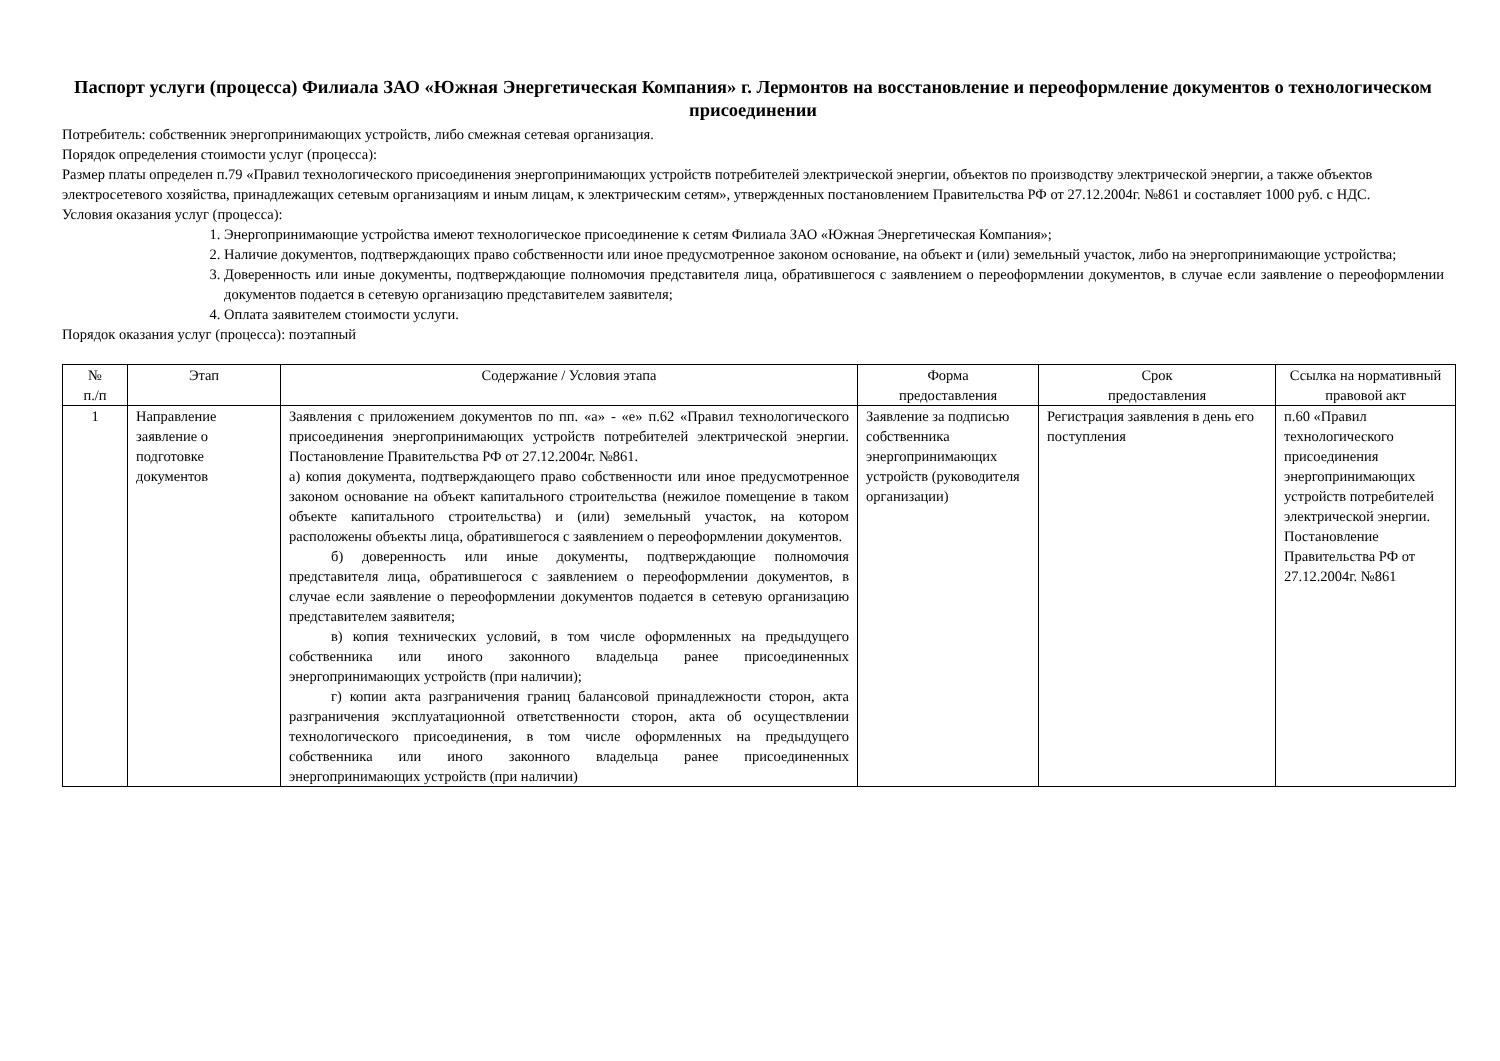Паспорт услуги (процесса) Филиала ЗАО «Южная Энергетическая Компания» г. Лермонтов на восстановление и переоформление документов о технологическом присоединении
Потребитель: собственник энергопринимающих устройств, либо смежная сетевая организация.
Порядок определения стоимости услуг (процесса):
Размер платы определен п.79 «Правил технологического присоединения энергопринимающих устройств потребителей электрической энергии, объектов по производству электрической энергии, а также объектов электросетевого хозяйства, принадлежащих сетевым организациям и иным лицам, к электрическим сетям», утвержденных постановлением Правительства РФ от 27.12.2004г. №861 и составляет 1000 руб. с НДС.
Условия оказания услуг (процесса):
1. Энергопринимающие устройства имеют технологическое присоединение к сетям Филиала ЗАО «Южная Энергетическая Компания»;
2. Наличие документов, подтверждающих право собственности или иное предусмотренное законом основание, на объект и (или) земельный участок, либо на энергопринимающие устройства;
3. Доверенность или иные документы, подтверждающие полномочия представителя лица, обратившегося с заявлением о переоформлении документов, в случае если заявление о переоформлении документов подается в сетевую организацию представителем заявителя;
4. Оплата заявителем стоимости услуги.
Порядок оказания услуг (процесса): поэтапный
| № п./п | Этап | Содержание / Условия этапа | Форма предоставления | Срок предоставления | Ссылка на нормативный правовой акт |
| --- | --- | --- | --- | --- | --- |
| 1 | Направление заявление о подготовке документов | Заявления с приложением документов по пп. «а» - «е» п.62 «Правил технологического присоединения энергопринимающих устройств потребителей электрической энергии. Постановление Правительства РФ от 27.12.2004г. №861. а) копия документа, подтверждающего право собственности или иное предусмотренное законом основание на объект капитального строительства (нежилое помещение в таком объекте капитального строительства) и (или) земельный участок, на котором расположены объекты лица, обратившегося с заявлением о переоформлении документов. б) доверенность или иные документы, подтверждающие полномочия представителя лица, обратившегося с заявлением о переоформлении документов, в случае если заявление о переоформлении документов подается в сетевую организацию представителем заявителя; в) копия технических условий, в том числе оформленных на предыдущего собственника или иного законного владельца ранее присоединенных энергопринимающих устройств (при наличии); г) копии акта разграничения границ балансовой принадлежности сторон, акта разграничения эксплуатационной ответственности сторон, акта об осуществлении технологического присоединения, в том числе оформленных на предыдущего собственника или иного законного владельца ранее присоединенных энергопринимающих устройств (при наличии) | Заявление за подписью собственника энергопринимающих устройств (руководителя организации) | Регистрация заявления в день его поступления | п.60 «Правил технологического присоединения энергопринимающих устройств потребителей электрической энергии. Постановление Правительства РФ от 27.12.2004г. №861 |